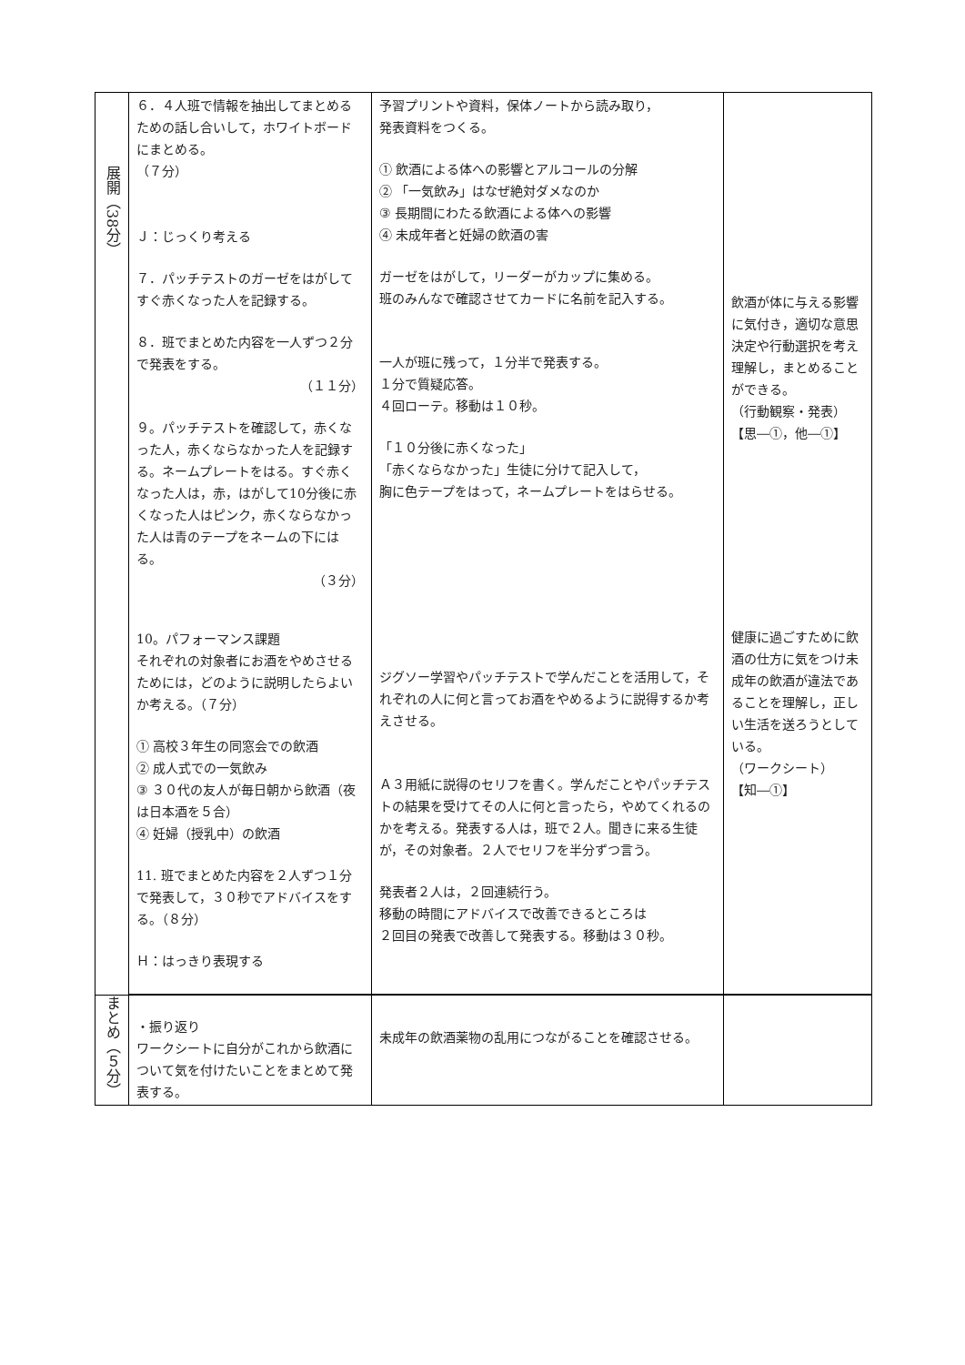| 展開（38分） | ６．４人班で情報を抽出してまとめるための話し合いして，ホワイトボードにまとめる。 （７分） Ｊ：じっくり考える ７．パッチテストのガーゼをはがしてすぐ赤くなった人を記録する。 ８．班でまとめた内容を一人ずつ２分で発表をする。 （１１分） ９。パッチテストを確認して，赤くなった人，赤くならなかった人を記録する。ネームプレートをはる。すぐ赤くなった人は，赤，はがして10分後に赤くなった人はピンク，赤くならなかった人は青のテープをネームの下にはる。 （３分） 10。パフォーマンス課題 それぞれの対象者にお酒をやめさせるためには，どのように説明したらよいか考える。（７分） ① 高校３年生の同窓会での飲酒 ② 成人式での一気飲み ③ ３０代の友人が毎日朝から飲酒（夜は日本酒を５合） ④ 妊婦（授乳中）の飲酒 11. 班でまとめた内容を２人ずつ１分で発表して，３０秒でアドバイスをする。（８分） Ｈ：はっきり表現する | 予習プリントや資料，保体ノートから読み取り， 発表資料をつくる。 ① 飲酒による体への影響とアルコールの分解 ② 「一気飲み」はなぜ絶対ダメなのか ③ 長期間にわたる飲酒による体への影響 ④ 未成年者と妊婦の飲酒の害 ガーゼをはがして，リーダーがカップに集める。 班のみんなで確認させてカードに名前を記入する。 一人が班に残って，１分半で発表する。 １分で質疑応答。 ４回ローテ。移動は１０秒。 「１０分後に赤くなった」 「赤くならなかった」生徒に分けて記入して， 胸に色テープをはって，ネームプレートをはらせる。 ジグソー学習やパッチテストで学んだことを活用して，それぞれの人に何と言ってお酒をやめるように説得するか考えさせる。 Ａ３用紙に説得のセリフを書く。学んだことやパッチテストの結果を受けてその人に何と言ったら，やめてくれるのかを考える。発表する人は，班で２人。聞きに来る生徒が，その対象者。２人でセリフを半分ずつ言う。 発表者２人は，２回連続行う。 移動の時間にアドバイスで改善できるところは ２回目の発表で改善して発表する。移動は３０秒。 | 飲酒が体に与える影響に気付き，適切な意思決定や行動選択を考え理解し，まとめることができる。 （行動観察・発表） 【思―①，他―①】 健康に過ごすために飲酒の仕方に気をつけ未成年の飲酒が違法であることを理解し，正しい生活を送ろうとしている。 （ワークシート） 【知―①】 | |
| まとめ（５分） | ・振り返り ワークシートに自分がこれから飲酒について気を付けたいことをまとめて発表する。 | 未成年の飲酒薬物の乱用につながることを確認させる。 | | |